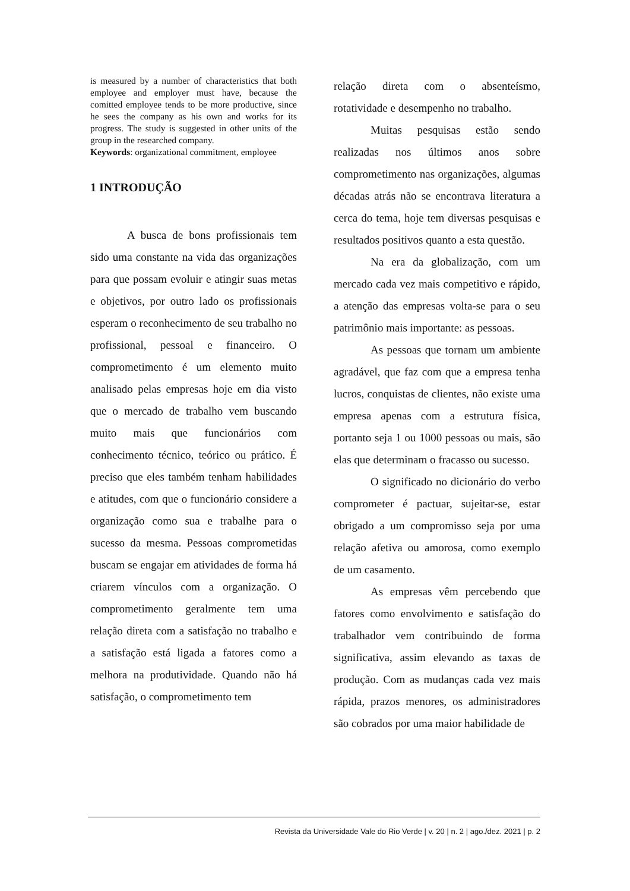is measured by a number of characteristics that both employee and employer must have, because the comitted employee tends to be more productive, since he sees the company as his own and works for its progress. The study is suggested in other units of the group in the researched company.
Keywords: organizational commitment, employee
1 INTRODUÇÃO
A busca de bons profissionais tem sido uma constante na vida das organizações para que possam evoluir e atingir suas metas e objetivos, por outro lado os profissionais esperam o reconhecimento de seu trabalho no profissional, pessoal e financeiro. O comprometimento é um elemento muito analisado pelas empresas hoje em dia visto que o mercado de trabalho vem buscando muito mais que funcionários com conhecimento técnico, teórico ou prático. É preciso que eles também tenham habilidades e atitudes, com que o funcionário considere a organização como sua e trabalhe para o sucesso da mesma. Pessoas comprometidas buscam se engajar em atividades de forma há criarem vínculos com a organização. O comprometimento geralmente tem uma relação direta com a satisfação no trabalho e a satisfação está ligada a fatores como a melhora na produtividade. Quando não há satisfação, o comprometimento tem
relação direta com o absenteísmo, rotatividade e desempenho no trabalho.
Muitas pesquisas estão sendo realizadas nos últimos anos sobre comprometimento nas organizações, algumas décadas atrás não se encontrava literatura a cerca do tema, hoje tem diversas pesquisas e resultados positivos quanto a esta questão.
Na era da globalização, com um mercado cada vez mais competitivo e rápido, a atenção das empresas volta-se para o seu patrimônio mais importante: as pessoas.
As pessoas que tornam um ambiente agradável, que faz com que a empresa tenha lucros, conquistas de clientes, não existe uma empresa apenas com a estrutura física, portanto seja 1 ou 1000 pessoas ou mais, são elas que determinam o fracasso ou sucesso.
O significado no dicionário do verbo comprometer é pactuar, sujeitar-se, estar obrigado a um compromisso seja por uma relação afetiva ou amorosa, como exemplo de um casamento.
As empresas vêm percebendo que fatores como envolvimento e satisfação do trabalhador vem contribuindo de forma significativa, assim elevando as taxas de produção. Com as mudanças cada vez mais rápida, prazos menores, os administradores são cobrados por uma maior habilidade de
Revista da Universidade Vale do Rio Verde | v. 20 | n. 2 | ago./dez. 2021 | p. 2